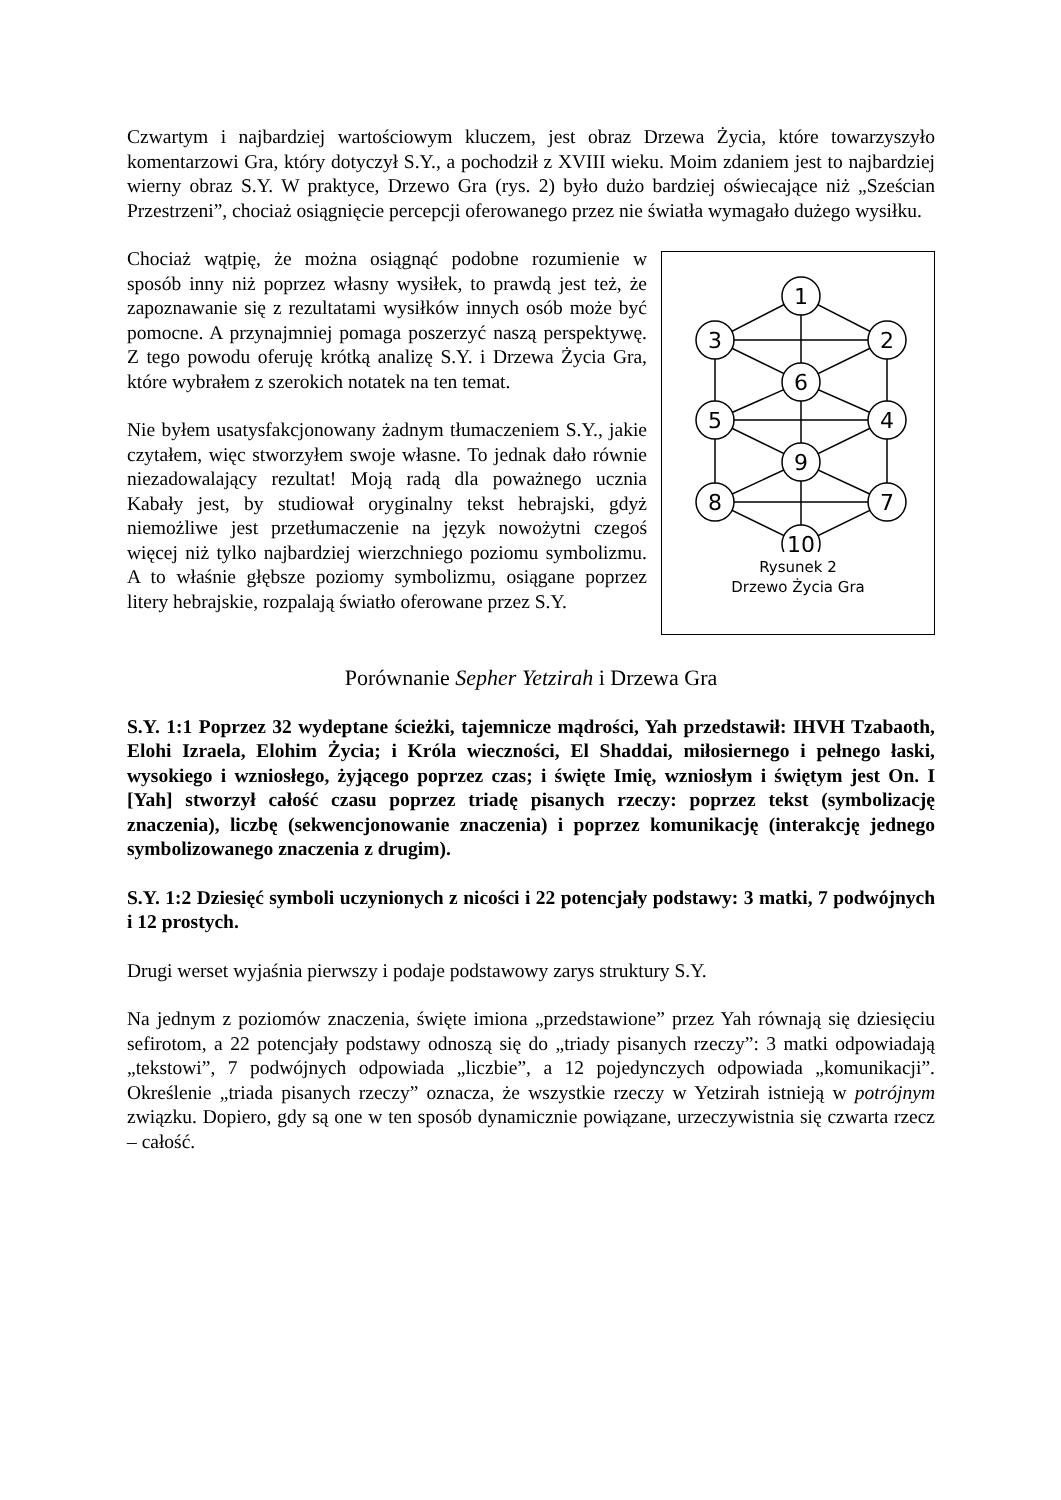Czwartym i najbardziej wartościowym kluczem, jest obraz Drzewa Życia, które towarzyszyło komentarzowi Gra, który dotyczył S.Y., a pochodził z XVIII wieku. Moim zdaniem jest to najbardziej wierny obraz S.Y. W praktyce, Drzewo Gra (rys. 2) było dużo bardziej oświecające niż „Sześcian Przestrzeni”, chociaż osiągnięcie percepcji oferowanego przez nie światła wymagało dużego wysiłku.
Chociaż wątpię, że można osiągnąć podobne rozumienie w sposób inny niż poprzez własny wysiłek, to prawdą jest też, że zapoznawanie się z rezultatami wysiłków innych osób może być pomocne. A przynajmniej pomaga poszerzyć naszą perspektywę. Z tego powodu oferuję krótką analizę S.Y. i Drzewa Życia Gra, które wybrałem z szerokich notatek na ten temat.
Nie byłem usatysfakcjonowany żadnym tłumaczeniem S.Y., jakie czytałem, więc stworzyłem swoje własne. To jednak dało równie niezadowalający rezultat! Moją radą dla poważnego ucznia Kabały jest, by studiował oryginalny tekst hebrajski, gdyż niemożliwe jest przetłumaczenie na język nowożytni czegoś więcej niż tylko najbardziej wierzchniego poziomu symbolizmu. A to właśnie głębsze poziomy symbolizmu, osiągane poprzez litery hebrajskie, rozpalają światło oferowane przez S.Y.
1
2
3
6
4
5
9
7
8
10
Rysunek 2
Drzewo Życia Gra
Porównanie Sepher Yetzirah i Drzewa Gra
S.Y. 1:1 Poprzez 32 wydeptane ścieżki, tajemnicze mądrości, Yah przedstawił: IHVH Tzabaoth, Elohi Izraela, Elohim Życia; i Króla wieczności, El Shaddai, miłosiernego i pełnego łaski, wysokiego i wzniosłego, żyjącego poprzez czas; i święte Imię, wzniosłym i świętym jest On. I [Yah] stworzył całość czasu poprzez triadę pisanych rzeczy: poprzez tekst (symbolizację znaczenia), liczbę (sekwencjonowanie znaczenia) i poprzez komunikację (interakcję jednego symbolizowanego znaczenia z drugim).
S.Y. 1:2 Dziesięć symboli uczynionych z nicości i 22 potencjały podstawy: 3 matki, 7 podwójnych i 12 prostych.
Drugi werset wyjaśnia pierwszy i podaje podstawowy zarys struktury S.Y.
Na jednym z poziomów znaczenia, święte imiona „przedstawione” przez Yah równają się dziesięciu sefirotom, a 22 potencjały podstawy odnoszą się do „triady pisanych rzeczy”: 3 matki odpowiadają „tekstowi”, 7 podwójnych odpowiada „liczbie”, a 12 pojedynczych odpowiada „komunikacji”. Określenie „triada pisanych rzeczy” oznacza, że wszystkie rzeczy w Yetzirah istnieją w potrójnym związku. Dopiero, gdy są one w ten sposób dynamicznie powiązane, urzeczywistnia się czwarta rzecz – całość.